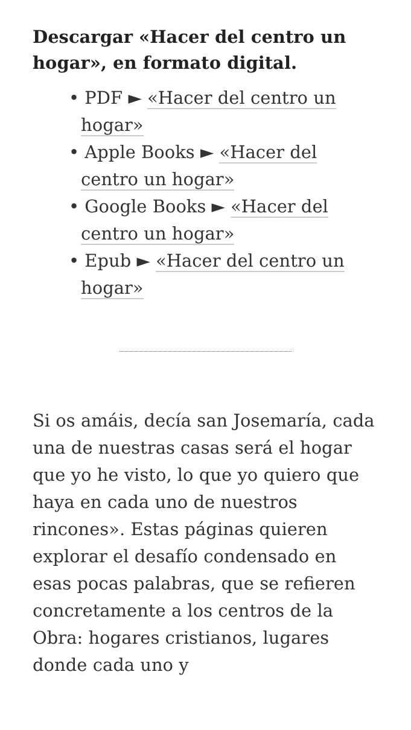Descargar «Hacer del centro un hogar», en formato digital.
• PDF ► «Hacer del centro un hogar»
• Apple Books ► «Hacer del centro un hogar»
• Google Books ► «Hacer del centro un hogar»
• Epub ► «Hacer del centro un hogar»
Si os amáis, decía san Josemaría, cada una de nuestras casas será el hogar que yo he visto, lo que yo quiero que haya en cada uno de nuestros rincones». Estas páginas quieren explorar el desafío condensado en esas pocas palabras, que se refieren concretamente a los centros de la Obra: hogares cristianos, lugares donde cada uno y